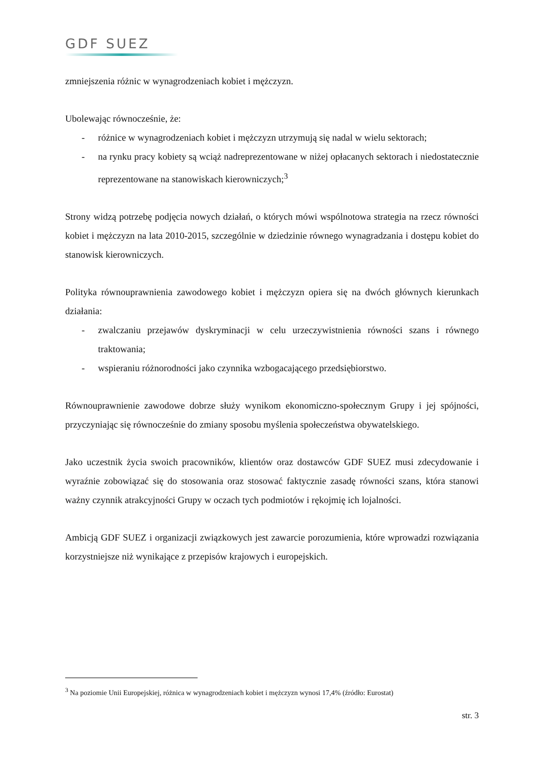GDF SUEZ
zmniejszenia różnic w wynagrodzeniach kobiet i mężczyzn.
Ubolewając równocześnie, że:
- różnice w wynagrodzeniach kobiet i mężczyzn utrzymują się nadal w wielu sektorach;
- na rynku pracy kobiety są wciąż nadreprezentowane w niżej opłacanych sektorach i niedostatecznie reprezentowane na stanowiskach kierowniczych;<sup>3</sup>
Strony widzą potrzebę podjęcia nowych działań, o których mówi wspólnotowa strategia na rzecz równości kobiet i mężczyzn na lata 2010-2015, szczególnie w dziedzinie równego wynagradzania i dostępu kobiet do stanowisk kierowniczych.
Polityka równouprawnienia zawodowego kobiet i mężczyzn opiera się na dwóch głównych kierunkach działania:
- zwalczaniu przejawów dyskryminacji w celu urzeczywistnienia równości szans i równego traktowania;
- wspieraniu różnorodności jako czynnika wzbogacającego przedsiębiorstwo.
Równouprawnienie zawodowe dobrze służy wynikom ekonomiczno-społecznym Grupy i jej spójności, przyczyniając się równocześnie do zmiany sposobu myślenia społeczeństwa obywatelskiego.
Jako uczestnik życia swoich pracowników, klientów oraz dostawców GDF SUEZ musi zdecydowanie i wyraźnie zobowiązać się do stosowania oraz stosować faktycznie zasadę równości szans, która stanowi ważny czynnik atrakcyjności Grupy w oczach tych podmiotów i rękojmię ich lojalności.
Ambicją GDF SUEZ i organizacji związkowych jest zawarcie porozumienia, które wprowadzi rozwiązania korzystniejsze niż wynikające z przepisów krajowych i europejskich.
<sup>3</sup> Na poziomie Unii Europejskiej, różnica w wynagrodzeniach kobiet i mężczyzn wynosi 17,4% (źródło: Eurostat)
str. 3